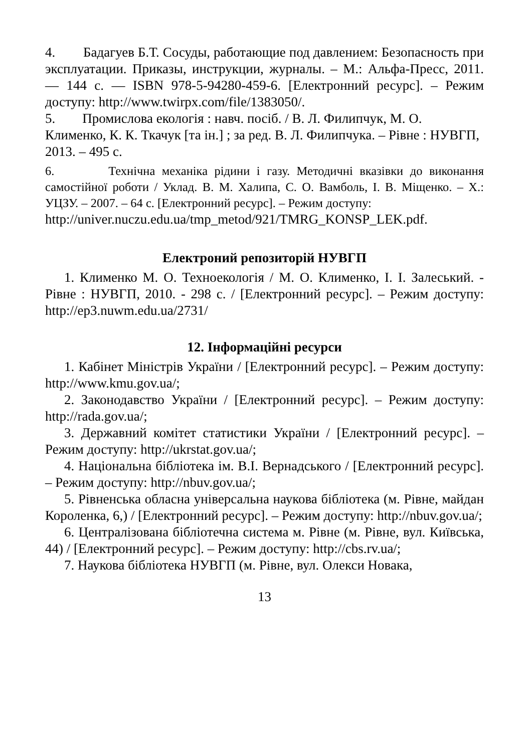4. Бадагуев Б.Т. Сосуды, работающие под давлением: Безопасность при эксплуатации. Приказы, инструкции, журналы. – М.: Альфа-Пресс, 2011. — 144 с. — ISBN 978-5-94280-459-6. [Електронний ресурс]. – Режим доступу: http://www.twirpx.com/file/1383050/.
5. Промислова екологія : навч. посіб. / В. Л. Филипчук, М. О. Клименко, К. К. Ткачук [та ін.] ; за ред. В. Л. Филипчука. – Рівне : НУВГП, 2013. – 495 с.
6. Технічна механіка рідини і газу. Методичні вказівки до виконання самостійної роботи / Уклад. В. М. Халипа, С. О. Вамболь, І. В. Міщенко. – Х.: УЦЗУ. – 2007. – 64 с. [Електронний ресурс]. – Режим доступу:
http://univer.nuczu.edu.ua/tmp_metod/921/TMRG_KONSP_LEK.pdf.
Електроний репозиторій НУВГП
1. Клименко М. О. Техноекологія / М. О. Клименко, І. І. Залеський. - Рівне : НУВГП, 2010. - 298 с. / [Електронний ресурс]. – Режим доступу: http://ep3.nuwm.edu.ua/2731/
12. Інформаційні ресурси
1. Кабінет Міністрів України / [Електронний ресурс]. – Режим доступу: http://www.kmu.gov.ua/;
2. Законодавство України / [Електронний ресурс]. – Режим доступу: http://rada.gov.ua/;
3. Державний комітет статистики України / [Електронний ресурс]. – Режим доступу: http://ukrstat.gov.ua/;
4. Національна бібліотека ім. В.І. Вернадського / [Електронний ресурс]. – Режим доступу: http://nbuv.gov.ua/;
5. Рівненська обласна універсальна наукова бібліотека (м. Рівне, майдан Короленка, 6,) / [Електронний ресурс]. – Режим доступу: http://nbuv.gov.ua/;
6. Централізована бібліотечна система м. Рівне (м. Рівне, вул. Київська, 44) / [Електронний ресурс]. – Режим доступу: http://cbs.rv.ua/;
7. Наукова бібліотека НУВГП (м. Рівне, вул. Олекси Новака,
13